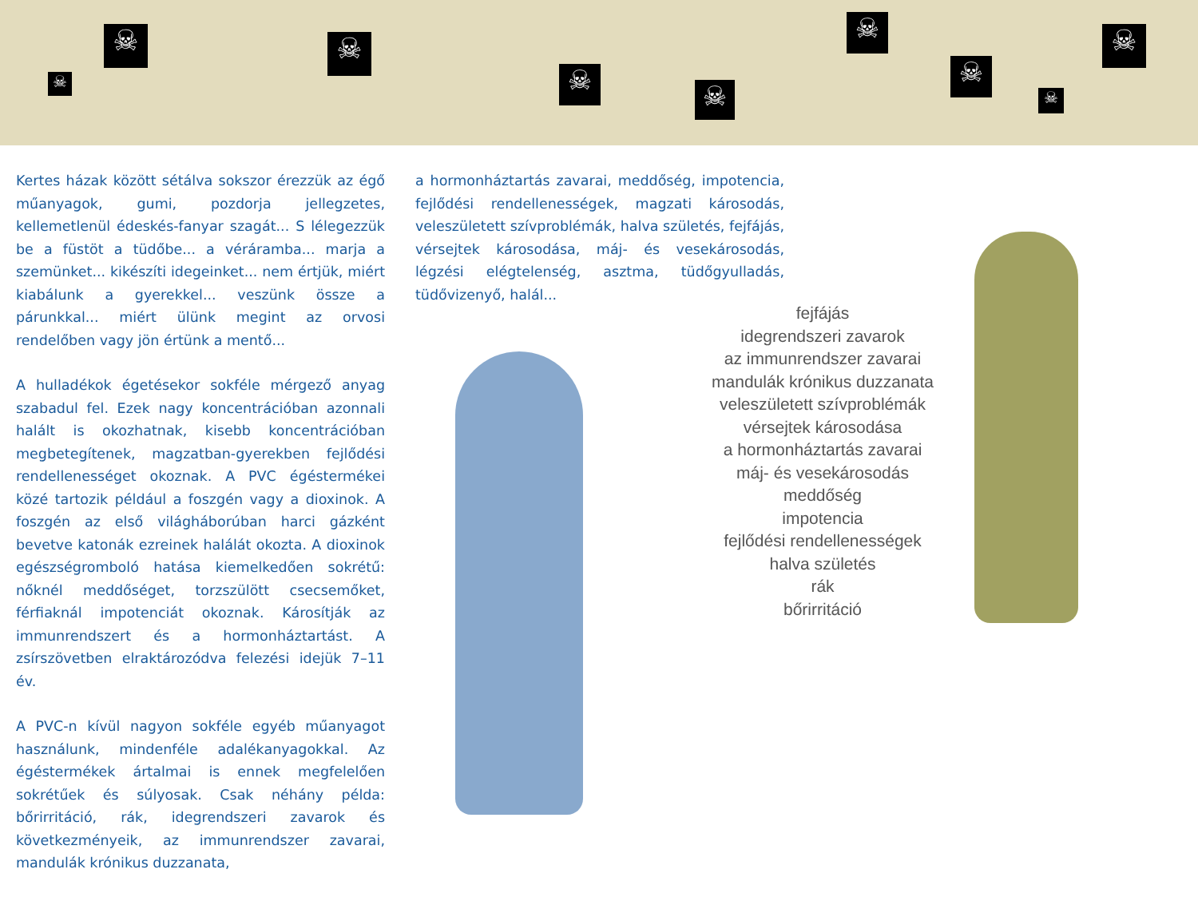☠ ☠
☠ ☠
☠
☠
☠
☠
☠
Kertes házak között sétálva sokszor érezzük az égő műanyagok, gumi, pozdorja jellegzetes, kellemetlenül édeskés-fanyar szagát... S lélegezzük be a füstöt a tüdőbe... a véráramba... marja a szemünket... kikészíti idegeinket... nem értjük, miért kiabálunk a gyerekkel... veszünk össze a párunkkal... miért ülünk megint az orvosi rendelőben vagy jön értünk a mentő...
A hulladékok égetésekor sokféle mérgező anyag szabadul fel. Ezek nagy koncentrációban azonnali halált is okozhatnak, kisebb koncentrációban megbetegítenek, magzatban-gyerekben fejlődési rendellenességet okoznak. A PVC égéstermékei közé tartozik például a foszgén vagy a dioxinok. A foszgén az első világháborúban harci gázként bevetve katonák ezreinek halálát okozta. A dioxinok egészségromboló hatása kiemelkedően sokrétű: nőknél meddőséget, torzszülött csecsemőket, férfiaknál impotenciát okoznak. Károsítják az immunrendszert és a hormonháztartást. A zsírszövetben elraktározódva felezési idejük 7–11 év.
A PVC-n kívül nagyon sokféle egyéb műanyagot használunk, mindenféle adalékanyagokkal. Az égéstermékek ártalmai is ennek megfelelően sokrétűek és súlyosak. Csak néhány példa: bőrirritáció, rák, idegrendszeri zavarok és következményeik, az immunrendszer zavarai, mandulák krónikus duzzanata,
a hormonháztartás zavarai, meddőség, impotencia, fejlődési rendellenességek, magzati károsodás, veleszületett szívproblémák, halva születés, fejfájás, vérsejtek károsodása, máj- és vesekárosodás, légzési elégtelenség, asztma, tüdőgyulladás, tüdővizenyő, halál...
fejfájás
idegrendszeri zavarok
az immunrendszer zavarai
mandulák krónikus duzzanata
veleszületett szívproblémák
vérsejtek károsodása
a hormonháztartás zavarai
máj- és vesekárosodás
meddőség
impotencia
fejlődési rendellenességek
halva születés
rák
bőrirritáció